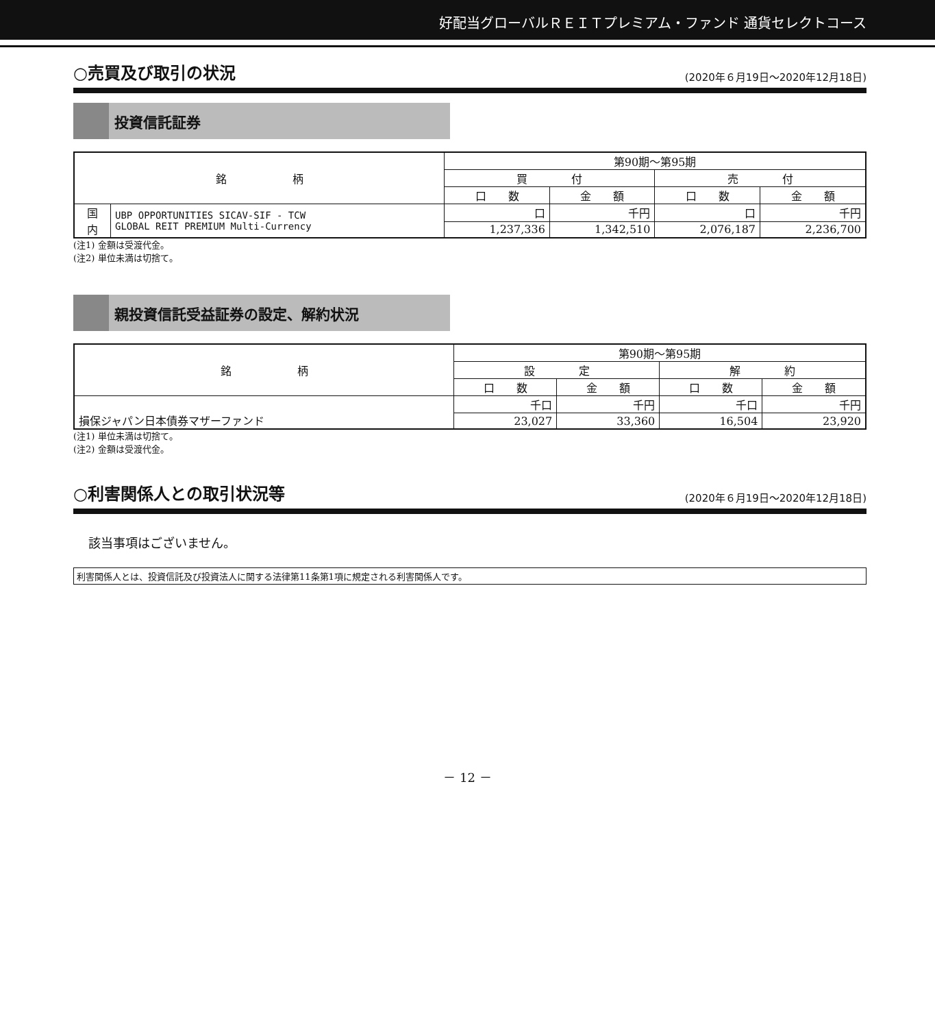好配当グローバルＲＥＩＴプレミアム・ファンド 通貨セレクトコース
○売買及び取引の状況 (2020年６月19日～2020年12月18日)
投資信託証券
| 銘 柄 | | 第90期～第95期 | | | |
| --- | --- | --- | --- | --- | --- |
| | | 買 付 | | 売 付 | |
| | | 口 数 | 金 額 | 口 数 | 金 額 |
| 国 内 | UBP OPPORTUNITIES SICAV-SIF - TCW GLOBAL REIT PREMIUM Multi-Currency | 口 | 千円 | 口 | 千円 |
| | | 1,237,336 | 1,342,510 | 2,076,187 | 2,236,700 |
(注1) 金額は受渡代金。
(注2) 単位未満は切捨て。
親投資信託受益証券の設定、解約状況
| 銘 柄 | 第90期～第95期 | | | |
| --- | --- | --- | --- | --- |
| | 設 定 | | 解 約 | |
| | 口 数 | 金 額 | 口 数 | 金 額 |
| 損保ジャパン日本債券マザーファンド | 千口 | 千円 | 千口 | 千円 |
| | 23,027 | 33,360 | 16,504 | 23,920 |
(注1) 単位未満は切捨て。
(注2) 金額は受渡代金。
○利害関係人との取引状況等 (2020年６月19日～2020年12月18日)
該当事項はございません。
利害関係人とは、投資信託及び投資法人に関する法律第11条第1項に規定される利害関係人です。
－ 12 －